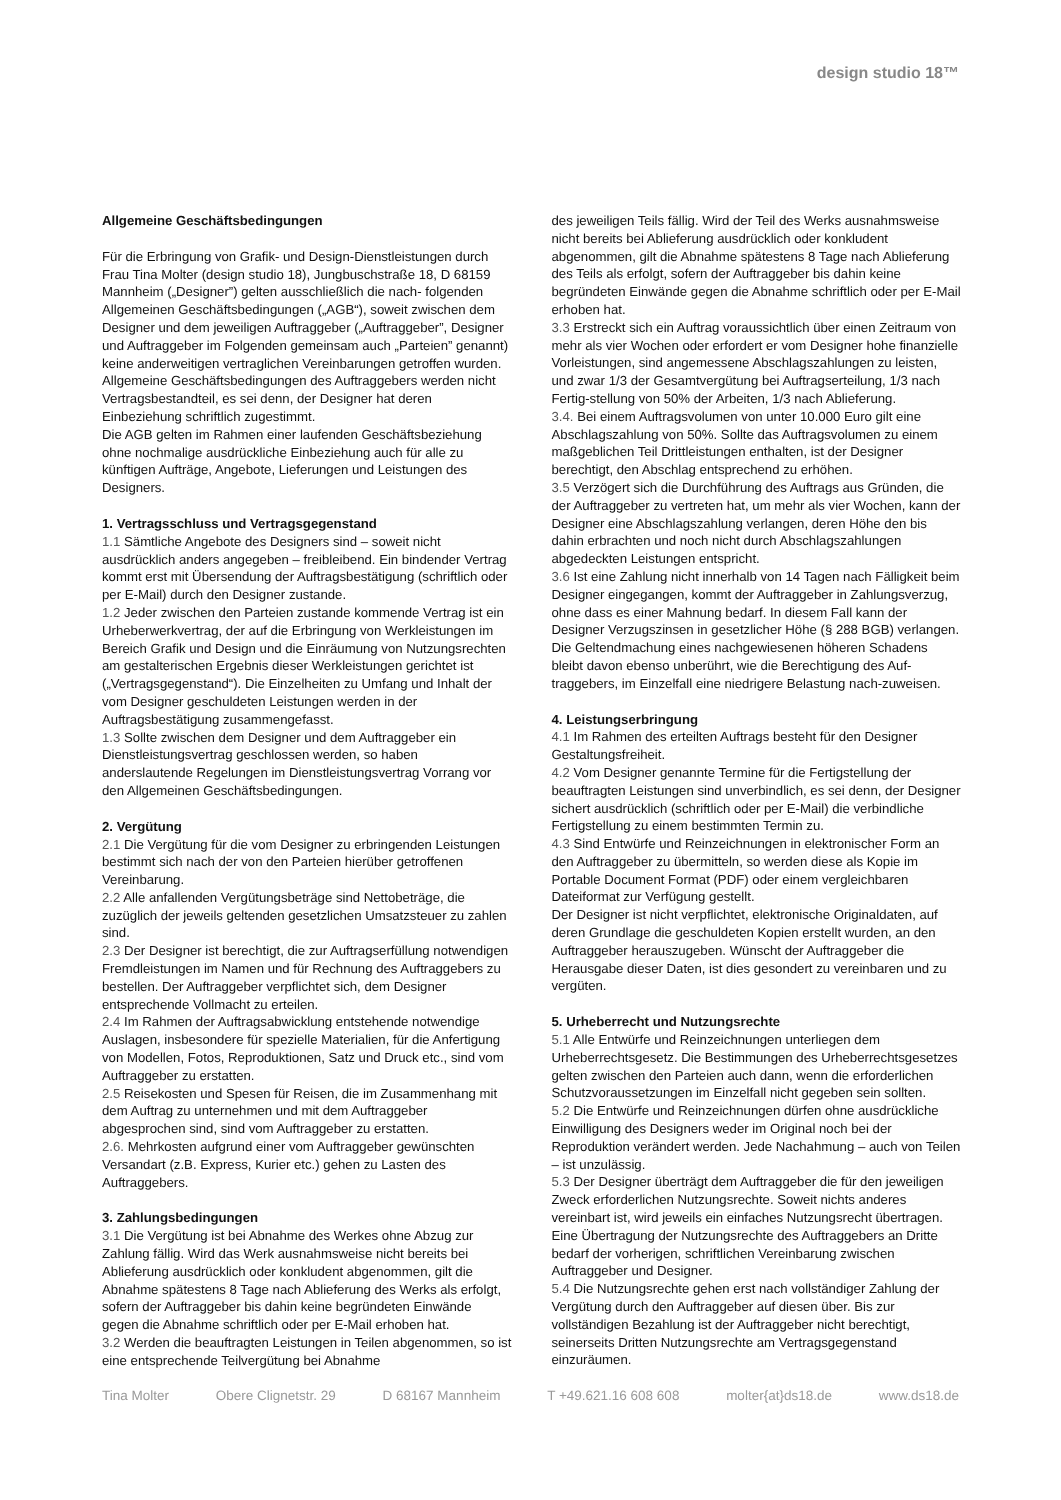design studio 18™
Allgemeine Geschäftsbedingungen
Für die Erbringung von Grafik- und Design-Dienstleistungen durch Frau Tina Molter (design studio 18), Jungbuschstraße 18, D 68159 Mannheim („Designer”) gelten ausschließlich die nach- folgenden Allgemeinen Geschäftsbedingungen („AGB“), soweit zwischen dem Designer und dem jeweiligen Auftraggeber („Auftraggeber”, Designer und Auftraggeber im Folgenden gemeinsam auch „Parteien” genannt) keine anderweitigen vertraglichen Vereinbarungen getroffen wurden.
Allgemeine Geschäftsbedingungen des Auftraggebers werden nicht Vertragsbestandteil, es sei denn, der Designer hat deren Einbeziehung schriftlich zugestimmt.
Die AGB gelten im Rahmen einer laufenden Geschäftsbeziehung ohne nochmalige ausdrückliche Einbeziehung auch für alle zu künftigen Aufträge, Angebote, Lieferungen und Leistungen des Designers.
1. Vertragsschluss und Vertragsgegenstand
1.1 Sämtliche Angebote des Designers sind – soweit nicht ausdrücklich anders angegeben – freibleibend. Ein bindender Vertrag kommt erst mit Übersendung der Auftragsbestätigung (schriftlich oder per E-Mail) durch den Designer zustande.
1.2 Jeder zwischen den Parteien zustande kommende Vertrag ist ein Urheberwerkvertrag, der auf die Erbringung von Werkleistungen im Bereich Grafik und Design und die Einräumung von Nutzungsrechten am gestalterischen Ergebnis dieser Werkleistungen gerichtet ist („Vertragsgegenstand“). Die Einzelheiten zu Umfang und Inhalt der vom Designer geschuldeten Leistungen werden in der Auftragsbestätigung zusammengefasst.
1.3 Sollte zwischen dem Designer und dem Auftraggeber ein Dienstleistungsvertrag geschlossen werden, so haben anderslautende Regelungen im Dienstleistungsvertrag Vorrang vor den Allgemeinen Geschäftsbedingungen.
2. Vergütung
2.1 Die Vergütung für die vom Designer zu erbringenden Leistungen bestimmt sich nach der von den Parteien hierüber getroffenen Vereinbarung.
2.2 Alle anfallenden Vergütungsbeträge sind Nettobeträge, die zuzüglich der jeweils geltenden gesetzlichen Umsatzsteuer zu zahlen sind.
2.3 Der Designer ist berechtigt, die zur Auftragserfüllung notwendigen Fremdleistungen im Namen und für Rechnung des Auftraggebers zu bestellen. Der Auftraggeber verpflichtet sich, dem Designer entsprechende Vollmacht zu erteilen.
2.4 Im Rahmen der Auftragsabwicklung entstehende notwendige Auslagen, insbesondere für spezielle Materialien, für die Anfertigung von Modellen, Fotos, Reproduktionen, Satz und Druck etc., sind vom Auftraggeber zu erstatten.
2.5 Reisekosten und Spesen für Reisen, die im Zusammenhang mit dem Auftrag zu unternehmen und mit dem Auftraggeber abgesprochen sind, sind vom Auftraggeber zu erstatten.
2.6. Mehrkosten aufgrund einer vom Auftraggeber gewünschten Versandart (z.B. Express, Kurier etc.) gehen zu Lasten des Auftraggebers.
3. Zahlungsbedingungen
3.1 Die Vergütung ist bei Abnahme des Werkes ohne Abzug zur Zahlung fällig. Wird das Werk ausnahmsweise nicht bereits bei Ablieferung ausdrücklich oder konkludent abgenommen, gilt die Abnahme spätestens 8 Tage nach Ablieferung des Werks als erfolgt, sofern der Auftraggeber bis dahin keine begründeten Einwände gegen die Abnahme schriftlich oder per E-Mail erhoben hat.
3.2 Werden die beauftragten Leistungen in Teilen abgenommen, so ist eine entsprechende Teilvergütung bei Abnahme
des jeweiligen Teils fällig. Wird der Teil des Werks ausnahmsweise nicht bereits bei Ablieferung ausdrücklich oder konkludent abgenommen, gilt die Abnahme spätestens 8 Tage nach Ablieferung des Teils als erfolgt, sofern der Auftraggeber bis dahin keine begründeten Einwände gegen die Abnahme schriftlich oder per E-Mail erhoben hat.
3.3 Erstreckt sich ein Auftrag voraussichtlich über einen Zeitraum von mehr als vier Wochen oder erfordert er vom Designer hohe finanzielle Vorleistungen, sind angemessene Abschlagszahlungen zu leisten, und zwar 1/3 der Gesamtvergütung bei Auftragserteilung, 1/3 nach Fertig-stellung von 50% der Arbeiten, 1/3 nach Ablieferung.
3.4. Bei einem Auftragsvolumen von unter 10.000 Euro gilt eine Abschlagszahlung von 50%. Sollte das Auftragsvolumen zu einem maßgeblichen Teil Drittleistungen enthalten, ist der Designer berechtigt, den Abschlag entsprechend zu erhöhen.
3.5 Verzögert sich die Durchführung des Auftrags aus Gründen, die der Auftraggeber zu vertreten hat, um mehr als vier Wochen, kann der Designer eine Abschlagszahlung verlangen, deren Höhe den bis dahin erbrachten und noch nicht durch Abschlagszahlungen abgedeckten Leistungen entspricht.
3.6 Ist eine Zahlung nicht innerhalb von 14 Tagen nach Fälligkeit beim Designer eingegangen, kommt der Auftraggeber in Zahlungsverzug, ohne dass es einer Mahnung bedarf. In diesem Fall kann der Designer Verzugszinsen in gesetzlicher Höhe (§ 288 BGB) verlangen. Die Geltendmachung eines nachgewiesenen höheren Schadens bleibt davon ebenso unberührt, wie die Berechtigung des Auf-traggebers, im Einzelfall eine niedrigere Belastung nach-zuweisen.
4. Leistungserbringung
4.1 Im Rahmen des erteilten Auftrags besteht für den Designer Gestaltungsfreiheit.
4.2 Vom Designer genannte Termine für die Fertigstellung der beauftragten Leistungen sind unverbindlich, es sei denn, der Designer sichert ausdrücklich (schriftlich oder per E-Mail) die verbindliche Fertigstellung zu einem bestimmten Termin zu.
4.3 Sind Entwürfe und Reinzeichnungen in elektronischer Form an den Auftraggeber zu übermitteln, so werden diese als Kopie im Portable Document Format (PDF) oder einem vergleichbaren Dateiformat zur Verfügung gestellt.
Der Designer ist nicht verpflichtet, elektronische Originaldaten, auf deren Grundlage die geschuldeten Kopien erstellt wurden, an den Auftraggeber herauszugeben. Wünscht der Auftraggeber die Herausgabe dieser Daten, ist dies gesondert zu vereinbaren und zu vergüten.
5. Urheberrecht und Nutzungsrechte
5.1 Alle Entwürfe und Reinzeichnungen unterliegen dem Urheberrechtsgesetz. Die Bestimmungen des Urheberrechtsgesetzes gelten zwischen den Parteien auch dann, wenn die erforderlichen Schutzvoraussetzungen im Einzelfall nicht gegeben sein sollten.
5.2 Die Entwürfe und Reinzeichnungen dürfen ohne ausdrückliche Einwilligung des Designers weder im Original noch bei der Reproduktion verändert werden. Jede Nachahmung – auch von Teilen – ist unzulässig.
5.3 Der Designer überträgt dem Auftraggeber die für den jeweiligen Zweck erforderlichen Nutzungsrechte. Soweit nichts anderes vereinbart ist, wird jeweils ein einfaches Nutzungsrecht übertragen. Eine Übertragung der Nutzungsrechte des Auftraggebers an Dritte bedarf der vorherigen, schriftlichen Vereinbarung zwischen Auftraggeber und Designer.
5.4 Die Nutzungsrechte gehen erst nach vollständiger Zahlung der Vergütung durch den Auftraggeber auf diesen über. Bis zur vollständigen Bezahlung ist der Auftraggeber nicht berechtigt, seinerseits Dritten Nutzungsrechte am Vertragsgegenstand einzuräumen.
Tina Molter Obere Clignetstr. 29 D 68167 Mannheim T +49.621.16 608 608 molter{at}ds18.de www.ds18.de